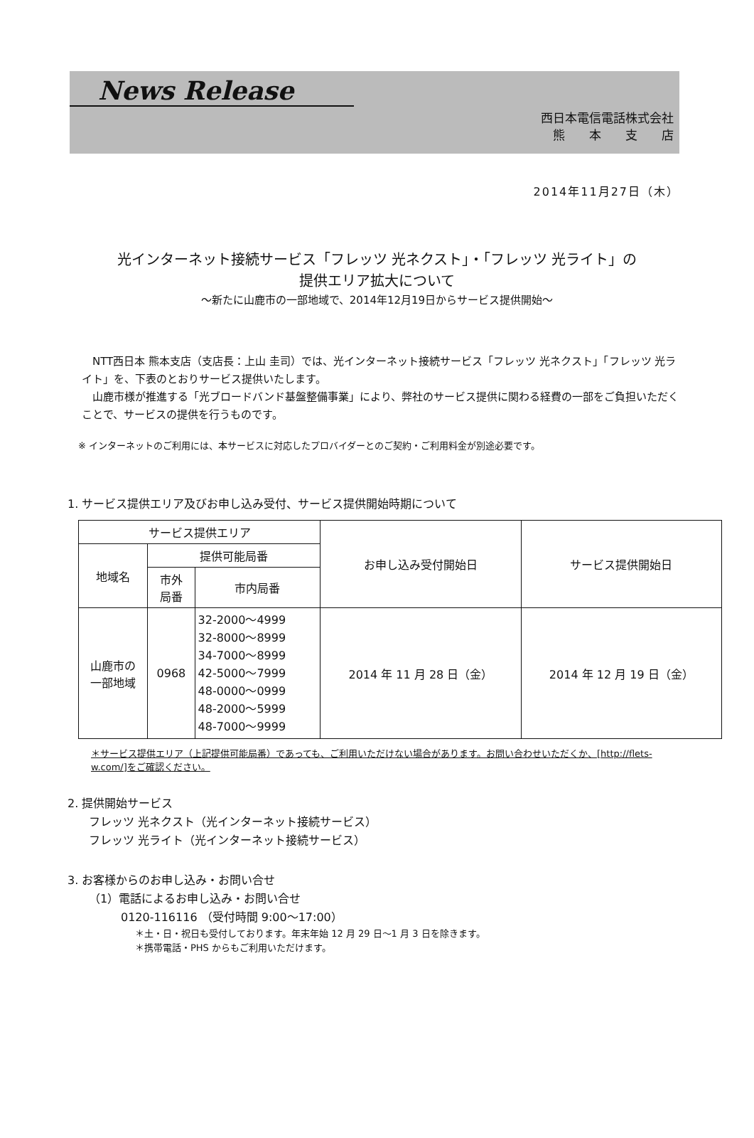News Release
西日本電信電話株式会社
熊　　本　　支　　店
2014年11月27日（木）
光インターネット接続サービス「フレッツ 光ネクスト」・「フレッツ 光ライト」の
提供エリア拡大について
～新たに山鹿市の一部地域で、2014年12月19日からサービス提供開始～
　NTT西日本 熊本支店（支店長：上山 圭司）では、光インターネット接続サービス「フレッツ 光ネクスト」「フレッツ 光ライト」を、下表のとおりサービス提供いたします。
　山鹿市様が推進する「光ブロードバンド基盤整備事業」により、弊社のサービス提供に関わる経費の一部をご負担いただくことで、サービスの提供を行うものです。
※ インターネットのご利用には、本サービスに対応したプロバイダーとのご契約・ご利用料金が別途必要です。
1. サービス提供エリア及びお申し込み受付、サービス提供開始時期について
| サービス提供エリア | | | お申し込み受付開始日 | サービス提供開始日 |
| --- | --- | --- | --- | --- |
| 地域名 | 提供可能局番 | | | |
| | 市外 局番 | 市内局番 | | |
| 山鹿市の 一部地域 | 0968 | 32-2000～4999 32-8000～8999 34-7000～8999 42-5000～7999 48-0000～0999 48-2000～5999 48-7000～9999 | 2014 年 11 月 28 日（金） | 2014 年 12 月 19 日（金） |
＊サービス提供エリア（上記提供可能局番）であっても、ご利用いただけない場合があります。お問い合わせいただくか、[http://flets-w.com/]をご確認ください。
2. 提供開始サービス
フレッツ 光ネクスト（光インターネット接続サービス）
フレッツ 光ライト（光インターネット接続サービス）
3. お客様からのお申し込み・お問い合せ
（1）電話によるお申し込み・お問い合せ
0120-116116 （受付時間 9:00～17:00）
＊土・日・祝日も受付しております。年末年始 12 月 29 日～1 月 3 日を除きます。
＊携帯電話・PHS からもご利用いただけます。